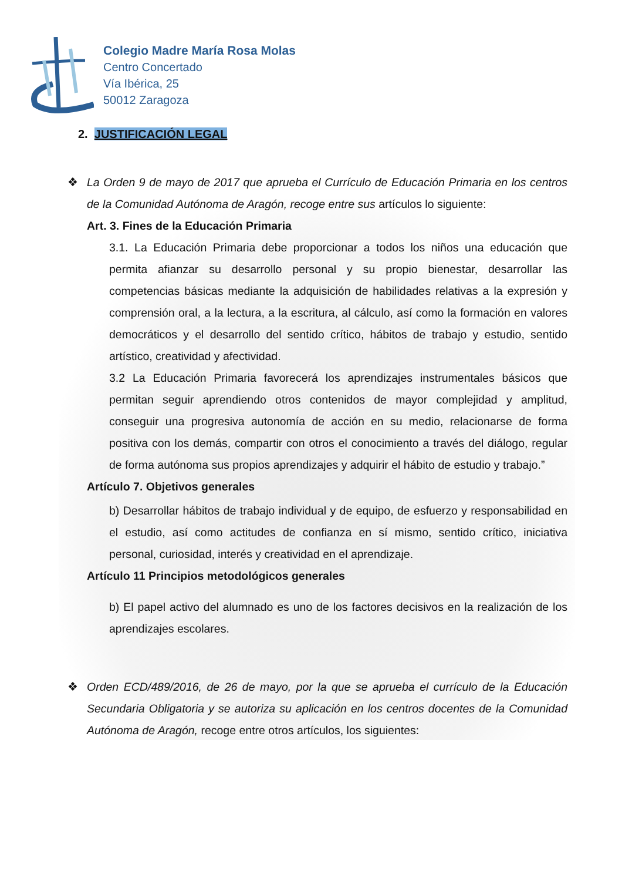Colegio Madre María Rosa Molas
Centro Concertado
Vía Ibérica, 25
50012 Zaragoza
2. JUSTIFICACIÓN LEGAL
❖ La Orden 9 de mayo de 2017 que aprueba el Currículo de Educación Primaria en los centros de la Comunidad Autónoma de Aragón, recoge entre sus artículos lo siguiente:
Art. 3. Fines de la Educación Primaria
3.1. La Educación Primaria debe proporcionar a todos los niños una educación que permita afianzar su desarrollo personal y su propio bienestar, desarrollar las competencias básicas mediante la adquisición de habilidades relativas a la expresión y comprensión oral, a la lectura, a la escritura, al cálculo, así como la formación en valores democráticos y el desarrollo del sentido crítico, hábitos de trabajo y estudio, sentido artístico, creatividad y afectividad.
3.2 La Educación Primaria favorecerá los aprendizajes instrumentales básicos que permitan seguir aprendiendo otros contenidos de mayor complejidad y amplitud, conseguir una progresiva autonomía de acción en su medio, relacionarse de forma positiva con los demás, compartir con otros el conocimiento a través del diálogo, regular de forma autónoma sus propios aprendizajes y adquirir el hábito de estudio y trabajo.”
Artículo 7. Objetivos generales
b) Desarrollar hábitos de trabajo individual y de equipo, de esfuerzo y responsabilidad en el estudio, así como actitudes de confianza en sí mismo, sentido crítico, iniciativa personal, curiosidad, interés y creatividad en el aprendizaje.
Artículo 11 Principios metodológicos generales
b) El papel activo del alumnado es uno de los factores decisivos en la realización de los aprendizajes escolares.
❖ Orden ECD/489/2016, de 26 de mayo, por la que se aprueba el currículo de la Educación Secundaria Obligatoria y se autoriza su aplicación en los centros docentes de la Comunidad Autónoma de Aragón, recoge entre otros artículos, los siguientes: